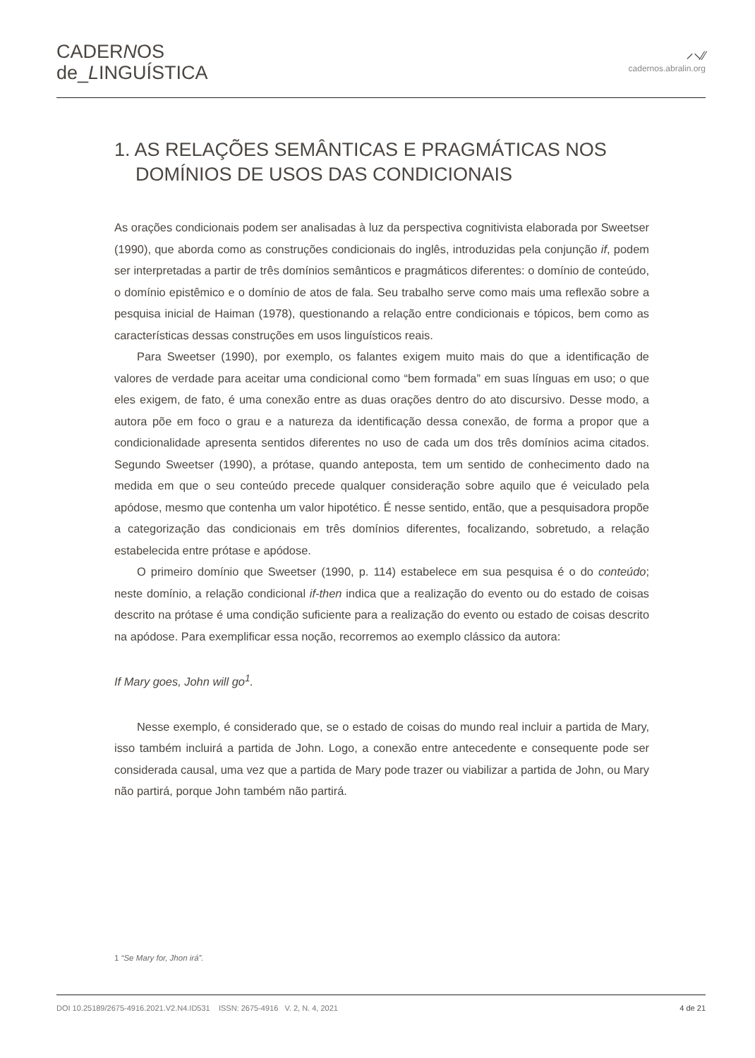CADERNOS
de_LINGUÍSTICA
⸝⸜⁄⁄
cadernos.abralin.org
1. AS RELAÇÕES SEMÂNTICAS E PRAGMÁTICAS NOS DOMÍNIOS DE USOS DAS CONDICIONAIS
As orações condicionais podem ser analisadas à luz da perspectiva cognitivista elaborada por Sweetser (1990), que aborda como as construções condicionais do inglês, introduzidas pela conjunção if, podem ser interpretadas a partir de três domínios semânticos e pragmáticos diferentes: o domínio de conteúdo, o domínio epistêmico e o domínio de atos de fala. Seu trabalho serve como mais uma reflexão sobre a pesquisa inicial de Haiman (1978), questionando a relação entre condicionais e tópicos, bem como as características dessas construções em usos linguísticos reais.
Para Sweetser (1990), por exemplo, os falantes exigem muito mais do que a identificação de valores de verdade para aceitar uma condicional como “bem formada” em suas línguas em uso; o que eles exigem, de fato, é uma conexão entre as duas orações dentro do ato discursivo. Desse modo, a autora põe em foco o grau e a natureza da identificação dessa conexão, de forma a propor que a condicionalidade apresenta sentidos diferentes no uso de cada um dos três domínios acima citados. Segundo Sweetser (1990), a prótase, quando anteposta, tem um sentido de conhecimento dado na medida em que o seu conteúdo precede qualquer consideração sobre aquilo que é veiculado pela apódose, mesmo que contenha um valor hipotético. É nesse sentido, então, que a pesquisadora propõe a categorização das condicionais em três domínios diferentes, focalizando, sobretudo, a relação estabelecida entre prótase e apódose.
O primeiro domínio que Sweetser (1990, p. 114) estabelece em sua pesquisa é o do conteúdo; neste domínio, a relação condicional if-then indica que a realização do evento ou do estado de coisas descrito na prótase é uma condição suficiente para a realização do evento ou estado de coisas descrito na apódose. Para exemplificar essa noção, recorremos ao exemplo clássico da autora:
If Mary goes, John will go<sup>1</sup>.
Nesse exemplo, é considerado que, se o estado de coisas do mundo real incluir a partida de Mary, isso também incluirá a partida de John. Logo, a conexão entre antecedente e consequente pode ser considerada causal, uma vez que a partida de Mary pode trazer ou viabilizar a partida de John, ou Mary não partirá, porque John também não partirá.
1 “Se Mary for, Jhon irá”.
DOI 10.25189/2675-4916.2021.V2.N4.ID531 ISSN: 2675-4916 V. 2, N. 4, 2021 4 de 21